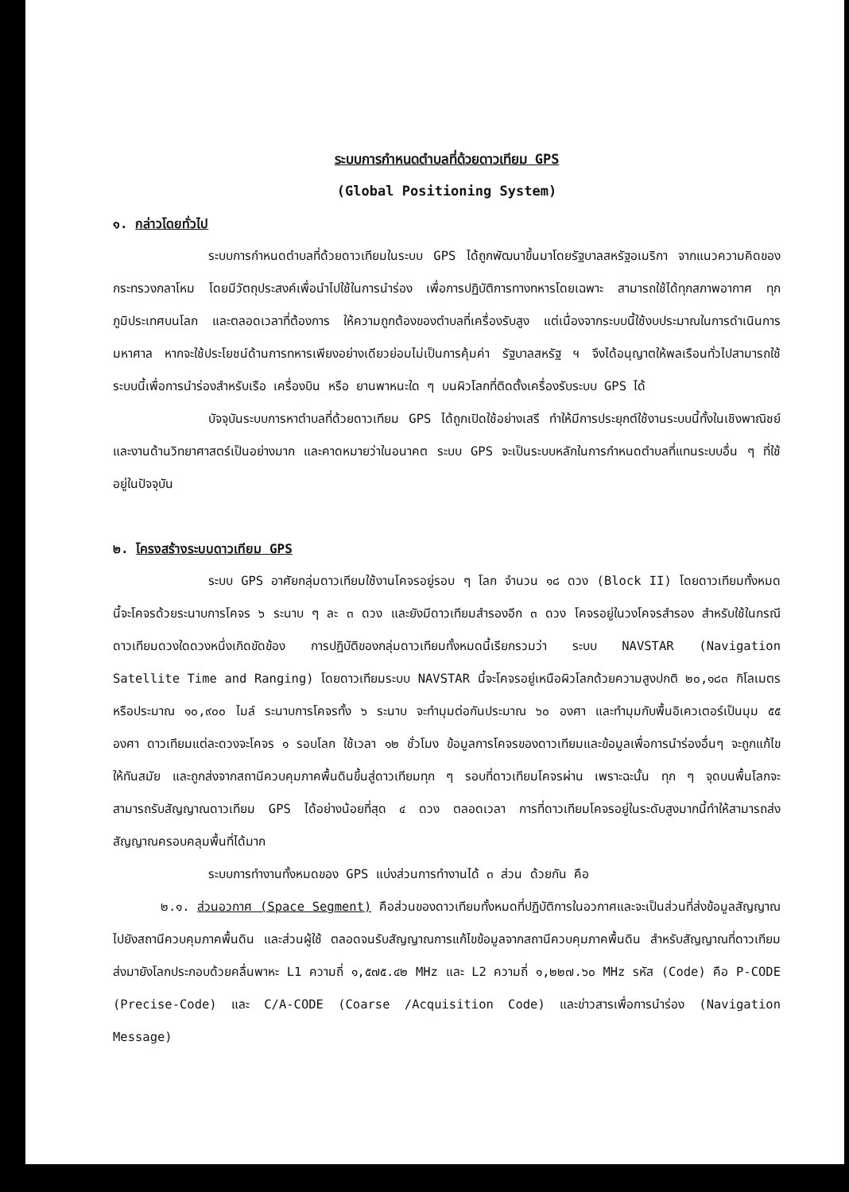ระบบการกำหนดตำบลที่ด้วยดาวเทียม GPS
(Global Positioning System)
๑. กล่าวโดยทั่วไป
ระบบการกำหนดตำบลที่ด้วยดาวเทียมในระบบ GPS ได้ถูกพัฒนาขึ้นมาโดยรัฐบาลสหรัฐอเมริกา จากแนวความคิดของกระทรวงกลาโหม โดยมีวัตถุประสงค์เพื่อนำไปใช้ในการนำร่อง เพื่อการปฏิบัติการทางทหารโดยเฉพาะ สามารถใช้ได้ทุกสภาพอากาศ ทุกภูมิประเทศบนโลก และตลอดเวลาที่ต้องการ ให้ความถูกต้องของตำบลที่เครื่องรับสูง แต่เนื่องจากระบบนี้ใช้งบประมาณในการดำเนินการมหาศาล หากจะใช้ประโยชน์ด้านการทหารเพียงอย่างเดียวย่อมไม่เป็นการคุ้มค่า รัฐบาลสหรัฐ ฯ จึงได้อนุญาตให้พลเรือนทั่วไปสามารถใช้ระบบนี้เพื่อการนำร่องสำหรับเรือ เครื่องบิน หรือ ยานพาหนะใด ๆ บนผิวโลกที่ติดตั้งเครื่องรับระบบ GPS ได้
บัจจุบันระบบการหาตำบลที่ด้วยดาวเทียม GPS ได้ถูกเปิดใช้อย่างเสรี ทำให้มีการประยุกต์ใช้งานระบบนี้ทั้งในเชิงพาณิชย์และงานด้านวิทยาศาสตร์เป็นอย่างมาก และคาดหมายว่าในอนาคต ระบบ GPS จะเป็นระบบหลักในการกำหนดตำบลที่แทนระบบอื่น ๆ ที่ใช้อยู่ในปัจจุบัน
๒. โครงสร้างระบบดาวเทียม GPS
ระบบ GPS อาศัยกลุ่มดาวเทียมใช้งานโคจรอยู่รอบ ๆ โลก จำนวน ๑๘ ดวง (Block II) โดยดาวเทียมทั้งหมดนี้จะโคจรด้วยระนาบการโคจร ๖ ระนาบ ๆ ละ ๓ ดวง และยังมีดาวเทียมสำรองอีก ๓ ดวง โคจรอยู่ในวงโคจรสำรอง สำหรับใช้ในกรณีดาวเทียมดวงใดดวงหนึ่งเกิดขัดข้อง การปฏิบัติของกลุ่มดาวเทียมทั้งหมดนี้เรียกรวมว่า ระบบ NAVSTAR (Navigation Satellite Time and Ranging) โดยดาวเทียมระบบ NAVSTAR นี้จะโคจรอยู่เหนือผิวโลกด้วยความสูงปกติ ๒๐,๑๘๓ กิโลเมตร หรือประมาณ ๑๐,๙๐๐ ไมล์ ระนาบการโคจรทั้ง ๖ ระนาบ จะทำมุมต่อกันประมาณ ๖๐ องศา และทำมุมกับพื้นอิเควเตอร์เป็นมุม ๕๕ องศา ดาวเทียมแต่ละดวงจะโคจร ๑ รอบโลก ใช้เวลา ๑๒ ชั่วโมง ข้อมูลการโคจรของดาวเทียมและข้อมูลเพื่อการนำร่องอื่นๆ จะถูกแก้ไขให้ทันสมัย และถูกส่งจากสถานีควบคุมภาคพื้นดินขึ้นสู่ดาวเทียมทุก ๆ รอบที่ดาวเทียมโคจรผ่าน เพราะฉะนั้น ทุก ๆ จุดบนพื้นโลกจะสามารถรับสัญญาณดาวเทียม GPS ได้อย่างน้อยที่สุด ๔ ดวง ตลอดเวลา การที่ดาวเทียมโคจรอยู่ในระดับสูงมากนี้ทำให้สามารถส่งสัญญาณครอบคลุมพื้นที่ได้มาก
ระบบการทำงานทั้งหมดของ GPS แบ่งส่วนการทำงานได้ ๓ ส่วน ด้วยกัน คือ
๒.๑. ส่วนอวกาศ (Space Segment) คือส่วนของดาวเทียมทั้งหมดที่ปฏิบัติการในอวกาศและจะเป็นส่วนที่ส่งข้อมูลสัญญาณไปยังสถานีควบคุมภาคพื้นดิน และส่วนผู้ใช้ ตลอดจนรับสัญญาณการแก้ไขข้อมูลจากสถานีควบคุมภาคพื้นดิน สำหรับสัญญาณที่ดาวเทียมส่งมายังโลกประกอบด้วยคลื่นพาหะ L1 ความถี่ ๑,๕๗๕.๔๒ MHz และ L2 ความถี่ ๑,๒๒๗.๖๐ MHz รหัส (Code) คือ P-CODE (Precise-Code) และ C/A-CODE (Coarse /Acquisition Code) และข่าวสารเพื่อการนำร่อง (Navigation Message)